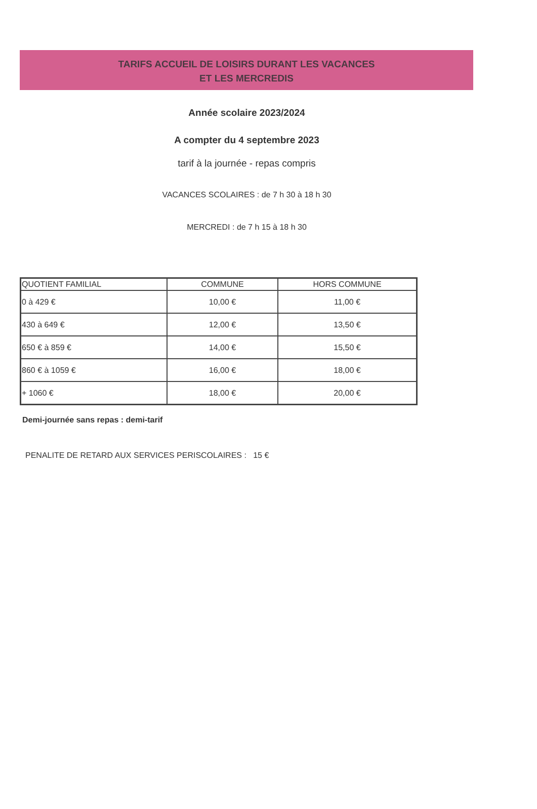TARIFS ACCUEIL DE LOISIRS DURANT LES VACANCES
ET LES MERCREDIS
Année scolaire 2023/2024
A compter du 4 septembre 2023
tarif à la journée - repas compris
VACANCES SCOLAIRES : de 7 h 30 à 18 h 30
MERCREDI : de 7 h 15 à 18 h 30
| QUOTIENT FAMILIAL | COMMUNE | HORS COMMUNE |
| --- | --- | --- |
| 0 à 429 € | 10,00 € | 11,00 € |
| 430 à 649 € | 12,00 € | 13,50 € |
| 650 € à 859 € | 14,00 € | 15,50 € |
| 860 € à 1059 € | 16,00 € | 18,00 € |
| + 1060 € | 18,00 € | 20,00 € |
Demi-journée sans repas : demi-tarif
PENALITE DE RETARD AUX SERVICES PERISCOLAIRES : 15 €